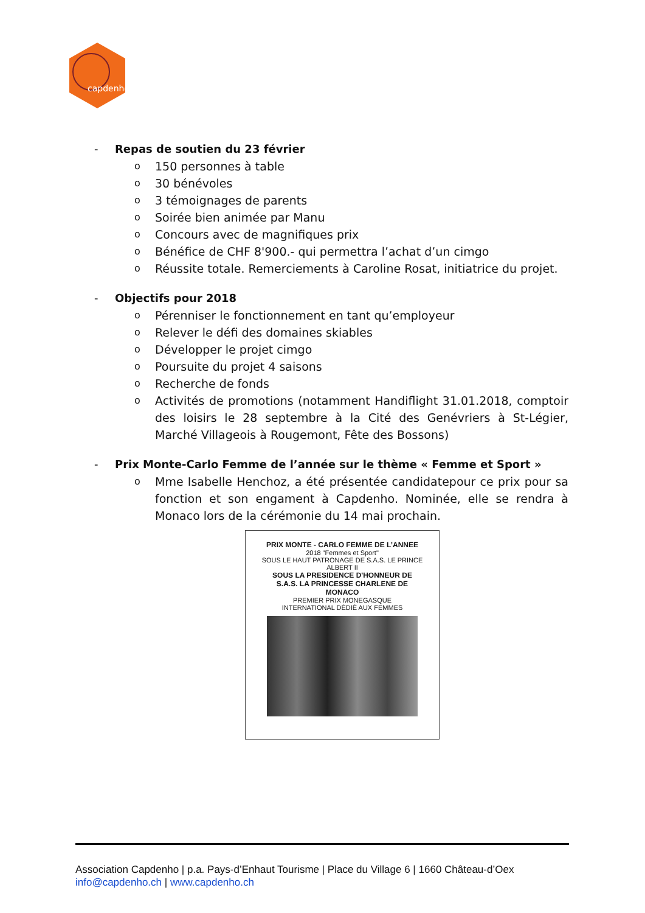capdenho
- Repas de soutien du 23 février
o 150 personnes à table
o 30 bénévoles
o 3 témoignages de parents
o Soirée bien animée par Manu
o Concours avec de magnifiques prix
o Bénéfice de CHF 8'900.- qui permettra l’achat d’un cimgo
o Réussite totale. Remerciements à Caroline Rosat, initiatrice du projet.
- Objectifs pour 2018
o Pérenniser le fonctionnement en tant qu’employeur
o Relever le défi des domaines skiables
o Développer le projet cimgo
o Poursuite du projet 4 saisons
o Recherche de fonds
o Activités de promotions (notamment Handiflight 31.01.2018, comptoir des loisirs le 28 septembre à la Cité des Genévriers à St-Légier, Marché Villageois à Rougemont, Fête des Bossons)
- Prix Monte-Carlo Femme de l’année sur le thème « Femme et Sport »
o Mme Isabelle Henchoz, a été présentée candidatepour ce prix pour sa fonction et son engament à Capdenho. Nominée, elle se rendra à Monaco lors de la cérémonie du 14 mai prochain.
PRIX MONTE - CARLO FEMME DE L’ANNEE
2018 "Femmes et Sport"
SOUS LE HAUT PATRONAGE DE S.A.S. LE PRINCE
ALBERT II
SOUS LA PRESIDENCE D'HONNEUR DE
S.A.S. LA PRINCESSE CHARLENE DE
MONACO
PREMIER PRIX MONEGASQUE
INTERNATIONAL DÉDIÉ AUX FEMMES
Association Capdenho | p.a. Pays-d’Enhaut Tourisme | Place du Village 6 | 1660 Château-d’Oex
info@capdenho.ch | www.capdenho.ch